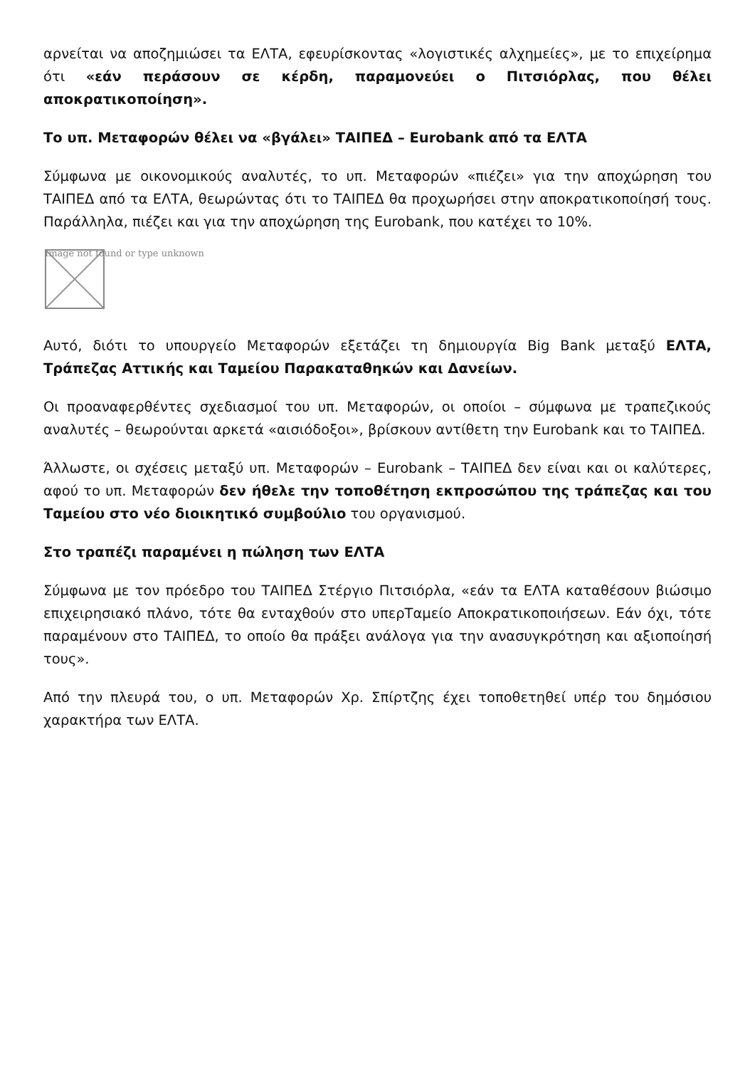αρνείται να αποζημιώσει τα ΕΛΤΑ, εφευρίσκοντας «λογιστικές αλχημείες», με το επιχείρημα ότι «εάν περάσουν σε κέρδη, παραμονεύει ο Πιτσιόρλας, που θέλει αποκρατικοποίηση».
Το υπ. Μεταφορών θέλει να «βγάλει» ΤΑΙΠΕΔ – Eurobank από τα ΕΛΤΑ
Σύμφωνα με οικονομικούς αναλυτές, το υπ. Μεταφορών «πιέζει» για την αποχώρηση του ΤΑΙΠΕΔ από τα ΕΛΤΑ, θεωρώντας ότι το ΤΑΙΠΕΔ θα προχωρήσει στην αποκρατικοποίησή τους. Παράλληλα, πιέζει και για την αποχώρηση της Eurobank, που κατέχει το 10%.
Image not found or type unknown
Αυτό, διότι το υπουργείο Μεταφορών εξετάζει τη δημιουργία Big Bank μεταξύ ΕΛΤΑ, Τράπεζας Αττικής και Ταμείου Παρακαταθηκών και Δανείων.
Οι προαναφερθέντες σχεδιασμοί του υπ. Μεταφορών, οι οποίοι – σύμφωνα με τραπεζικούς αναλυτές – θεωρούνται αρκετά «αισιόδοξοι», βρίσκουν αντίθετη την Eurobank και το ΤΑΙΠΕΔ.
Άλλωστε, οι σχέσεις μεταξύ υπ. Μεταφορών – Eurobank – ΤΑΙΠΕΔ δεν είναι και οι καλύτερες, αφού το υπ. Μεταφορών δεν ήθελε την τοποθέτηση εκπροσώπου της τράπεζας και του Ταμείου στο νέο διοικητικό συμβούλιο του οργανισμού.
Στο τραπέζι παραμένει η πώληση των ΕΛΤΑ
Σύμφωνα με τον πρόεδρο του ΤΑΙΠΕΔ Στέργιο Πιτσιόρλα, «εάν τα ΕΛΤΑ καταθέσουν βιώσιμο επιχειρησιακό πλάνο, τότε θα ενταχθούν στο υπερΤαμείο Αποκρατικοποιήσεων. Εάν όχι, τότε παραμένουν στο ΤΑΙΠΕΔ, το οποίο θα πράξει ανάλογα για την ανασυγκρότηση και αξιοποίησή τους».
Από την πλευρά του, ο υπ. Μεταφορών Χρ. Σπίρτζης έχει τοποθετηθεί υπέρ του δημόσιου χαρακτήρα των ΕΛΤΑ.